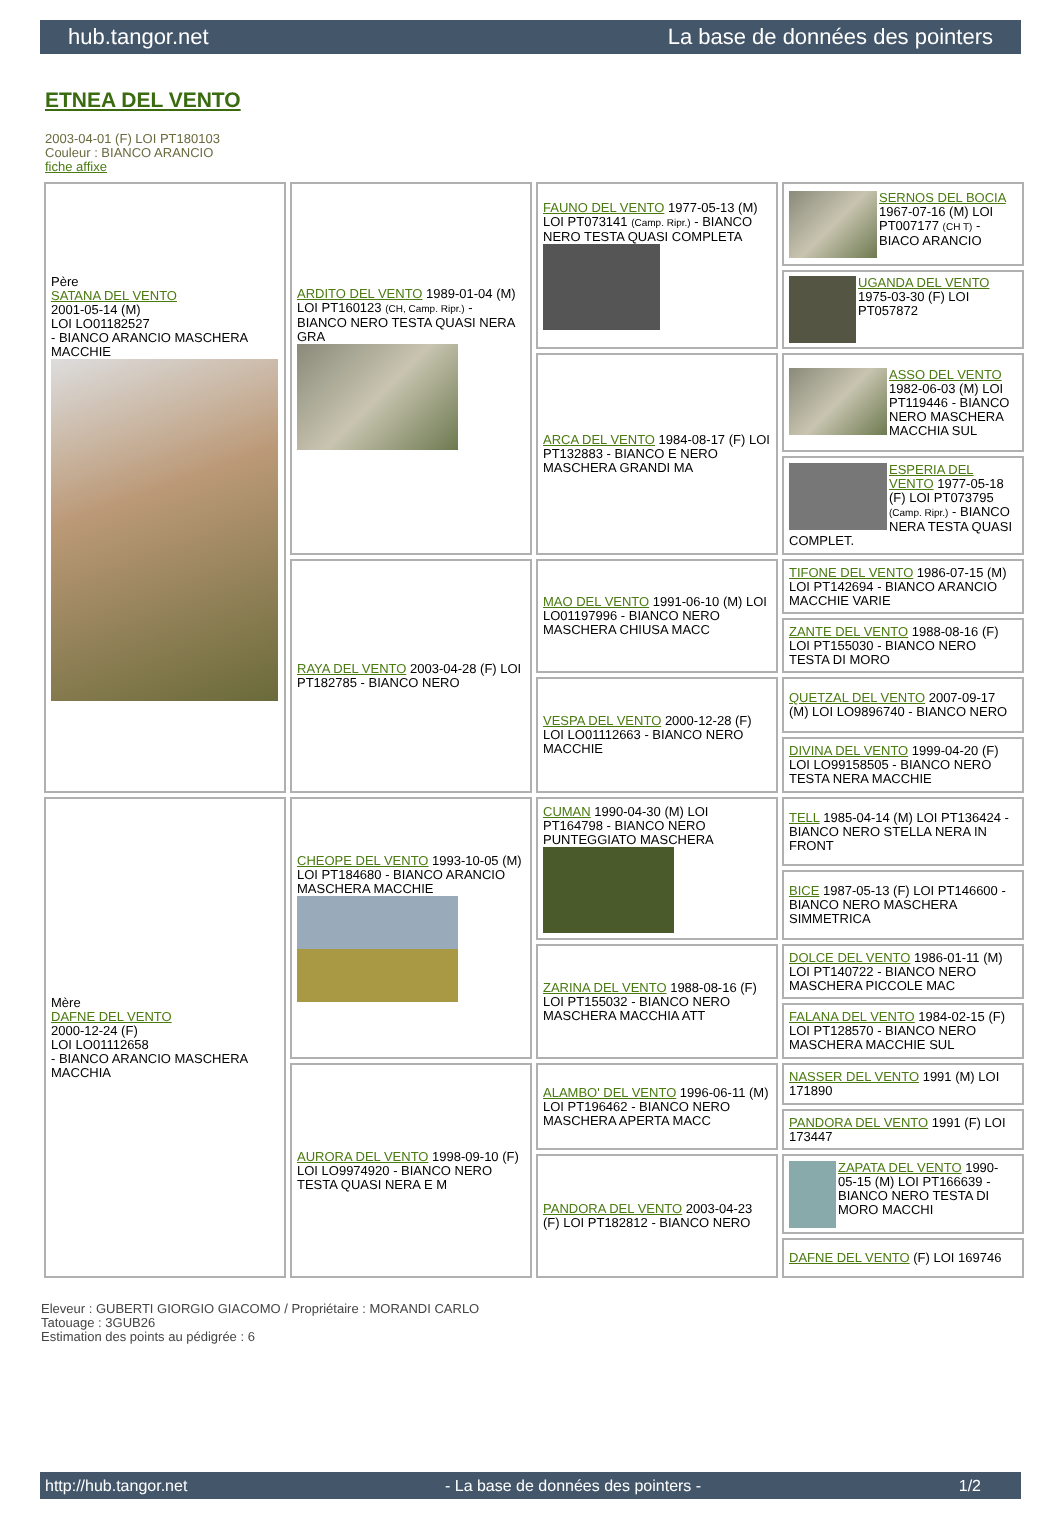hub.tangor.net La base de données des pointers
ETNEA DEL VENTO
2003-04-01 (F) LOI PT180103
Couleur : BIANCO ARANCIO
fiche affixe
| Père SATANA DEL VENTO 2001-05-14 (M) LOI LO01182527 - BIANCO ARANCIO MASCHERA MACCHIE | ARDITO DEL VENTO 1989-01-04 (M) LOI PT160123 (CH, Camp. Ripr.) - BIANCO NERO TESTA QUASI NERA GRA | FAUNO DEL VENTO 1977-05-13 (M) LOI PT073141 (Camp. Ripr.) - BIANCO NERO TESTA QUASI COMPLETA | SERNOS DEL BOCIA 1967-07-16 (M) LOI PT007177 (CH T) - BIACO ARANCIO |
| | | | UGANDA DEL VENTO 1975-03-30 (F) LOI PT057872 |
| | | ARCA DEL VENTO 1984-08-17 (F) LOI PT132883 - BIANCO E NERO MASCHERA GRANDI MA | ASSO DEL VENTO 1982-06-03 (M) LOI PT119446 - BIANCO NERO MASCHERA MACCHIA SUL |
| | | | ESPERIA DEL VENTO 1977-05-18 (F) LOI PT073795 (Camp. Ripr.) - BIANCO NERA TESTA QUASI COMPLET. |
| | RAYA DEL VENTO 2003-04-28 (F) LOI PT182785 - BIANCO NERO | MAO DEL VENTO 1991-06-10 (M) LOI LO01197996 - BIANCO NERO MASCHERA CHIUSA MACC | TIFONE DEL VENTO 1986-07-15 (M) LOI PT142694 - BIANCO ARANCIO MACCHIE VARIE |
| | | | ZANTE DEL VENTO 1988-08-16 (F) LOI PT155030 - BIANCO NERO TESTA DI MORO |
| | | VESPA DEL VENTO 2000-12-28 (F) LOI LO01112663 - BIANCO NERO MACCHIE | QUETZAL DEL VENTO 2007-09-17 (M) LOI LO9896740 - BIANCO NERO |
| | | | DIVINA DEL VENTO 1999-04-20 (F) LOI LO99158505 - BIANCO NERO TESTA NERA MACCHIE |
| Mère DAFNE DEL VENTO 2000-12-24 (F) LOI LO01112658 - BIANCO ARANCIO MASCHERA MACCHIA | CHEOPE DEL VENTO 1993-10-05 (M) LOI PT184680 - BIANCO ARANCIO MASCHERA MACCHIE | CUMAN 1990-04-30 (M) LOI PT164798 - BIANCO NERO PUNTEGGIATO MASCHERA | TELL 1985-04-14 (M) LOI PT136424 - BIANCO NERO STELLA NERA IN FRONT |
| | | | BICE 1987-05-13 (F) LOI PT146600 - BIANCO NERO MASCHERA SIMMETRICA |
| | | ZARINA DEL VENTO 1988-08-16 (F) LOI PT155032 - BIANCO NERO MASCHERA MACCHIA ATT | DOLCE DEL VENTO 1986-01-11 (M) LOI PT140722 - BIANCO NERO MASCHERA PICCOLE MAC |
| | | | FALANA DEL VENTO 1984-02-15 (F) LOI PT128570 - BIANCO NERO MASCHERA MACCHIE SUL |
| | AURORA DEL VENTO 1998-09-10 (F) LOI LO9974920 - BIANCO NERO TESTA QUASI NERA E M | ALAMBO' DEL VENTO 1996-06-11 (M) LOI PT196462 - BIANCO NERO MASCHERA APERTA MACC | NASSER DEL VENTO 1991 (M) LOI 171890 |
| | | | PANDORA DEL VENTO 1991 (F) LOI 173447 |
| | | PANDORA DEL VENTO 2003-04-23 (F) LOI PT182812 - BIANCO NERO | ZAPATA DEL VENTO 1990-05-15 (M) LOI PT166639 - BIANCO NERO TESTA DI MORO MACCHI |
| | | | DAFNE DEL VENTO (F) LOI 169746 |
Eleveur : GUBERTI GIORGIO GIACOMO / Propriétaire : MORANDI CARLO
Tatouage : 3GUB26
Estimation des points au pédigrée : 6
http://hub.tangor.net - La base de données des pointers - 1/2